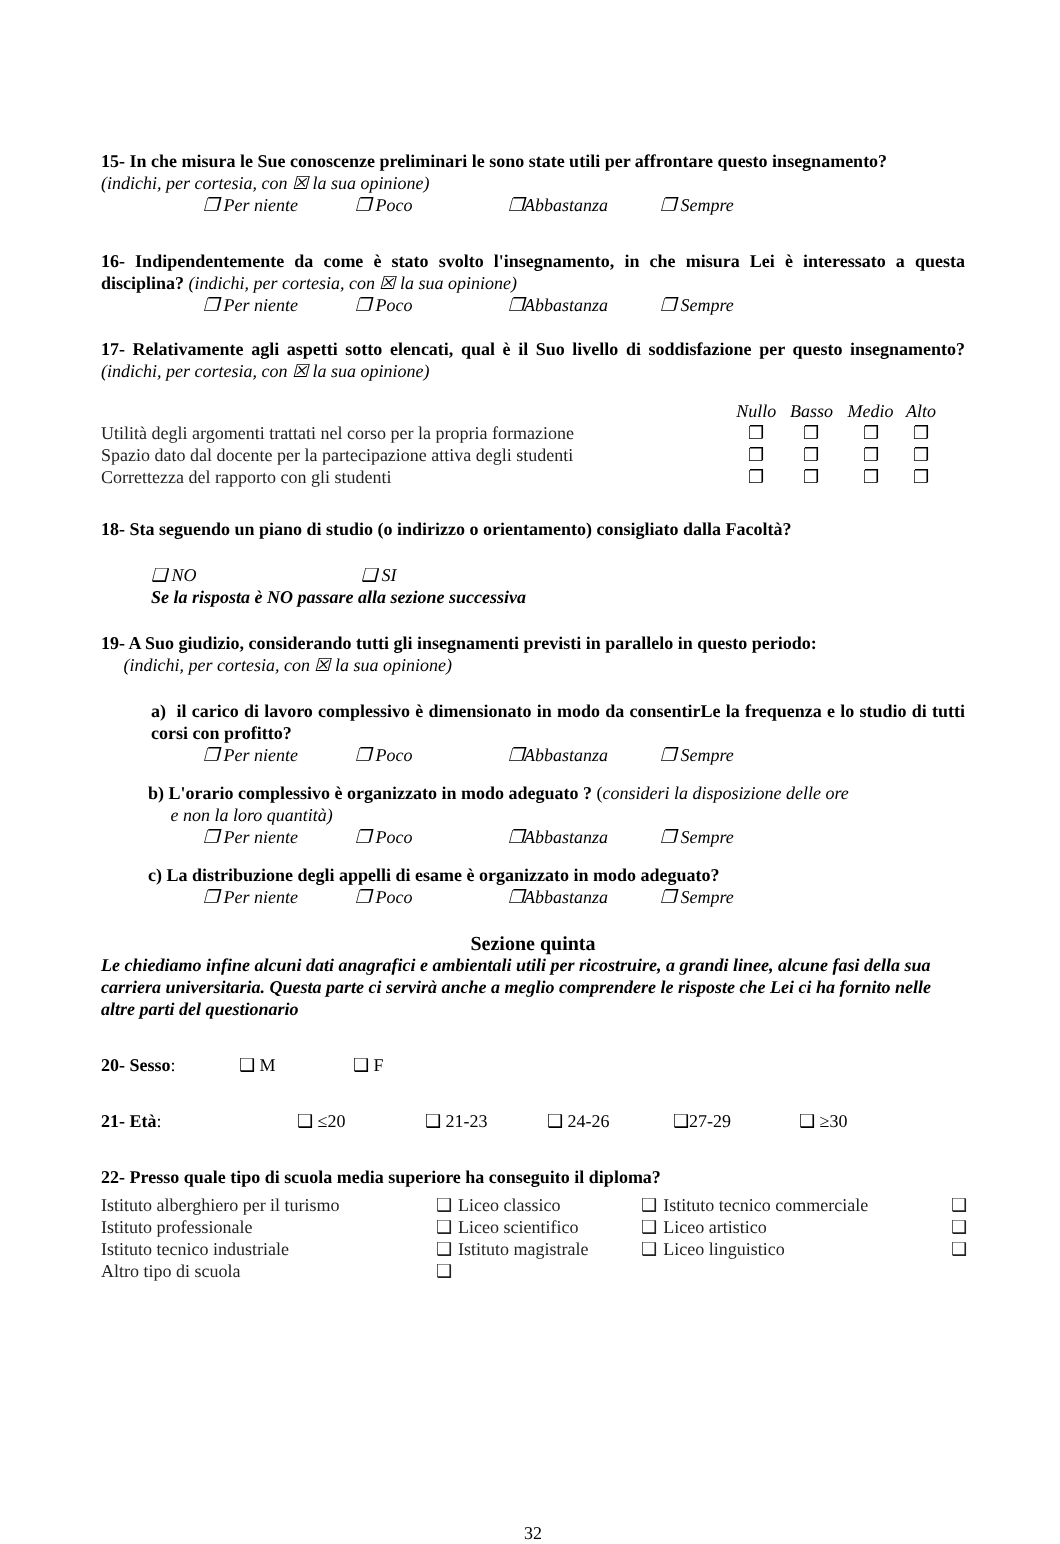15- In che misura le Sue conoscenze preliminari le sono state utili per affrontare questo insegnamento?
(indichi, per cortesia, con ☒ la sua opinione)
❐ Per niente ❐ Poco ❐Abbastanza ❐ Sempre
16- Indipendentemente da come è stato svolto l'insegnamento, in che misura Lei è interessato a questa disciplina? (indichi, per cortesia, con ☒ la sua opinione)
❐ Per niente ❐ Poco ❐Abbastanza ❐ Sempre
17- Relativamente agli aspetti sotto elencati, qual è il Suo livello di soddisfazione per questo insegnamento? (indichi, per cortesia, con ☒ la sua opinione)
| | Nullo | Basso | Medio | Alto |
| Utilità degli argomenti trattati nel corso per la propria formazione | ❐ | ❐ | ❐ | ❐ |
| Spazio dato dal docente per la partecipazione attiva degli studenti | ❐ | ❐ | ❐ | ❐ |
| Correttezza del rapporto con gli studenti | ❐ | ❐ | ❐ | ❐ |
18- Sta seguendo un piano di studio (o indirizzo o orientamento) consigliato dalla Facoltà?
❑ NO ❑ SI
Se la risposta è NO passare alla sezione successiva
19- A Suo giudizio, considerando tutti gli insegnamenti previsti in parallelo in questo periodo:
(indichi, per cortesia, con ☒ la sua opinione)
a) il carico di lavoro complessivo è dimensionato in modo da consentirLe la frequenza e lo studio di tutti corsi con profitto?
❐ Per niente ❐ Poco ❐Abbastanza ❐ Sempre
b) L'orario complessivo è organizzato in modo adeguato ? (consideri la disposizione delle ore
e non la loro quantità)
❐ Per niente ❐ Poco ❐Abbastanza ❐ Sempre
c) La distribuzione degli appelli di esame è organizzato in modo adeguato?
❐ Per niente ❐ Poco ❐Abbastanza ❐ Sempre
Sezione quinta
Le chiediamo infine alcuni dati anagrafici e ambientali utili per ricostruire, a grandi linee, alcune fasi della sua carriera universitaria. Questa parte ci servirà anche a meglio comprendere le risposte che Lei ci ha fornito nelle altre parti del questionario
20- Sesso: ❑ M ❑ F
21- Età: ❑ ≤20 ❑ 21-23 ❑ 24-26 ❑27-29 ❑ ≥30
22- Presso quale tipo di scuola media superiore ha conseguito il diploma?
| Istituto alberghiero per il turismo | ❑ | Liceo classico | ❑ | Istituto tecnico commerciale | ❑ |
| Istituto professionale | ❑ | Liceo scientifico | ❑ | Liceo artistico | ❑ |
| Istituto tecnico industriale | ❑ | Istituto magistrale | ❑ | Liceo linguistico | ❑ |
| Altro tipo di scuola | ❑ | | | | |
32